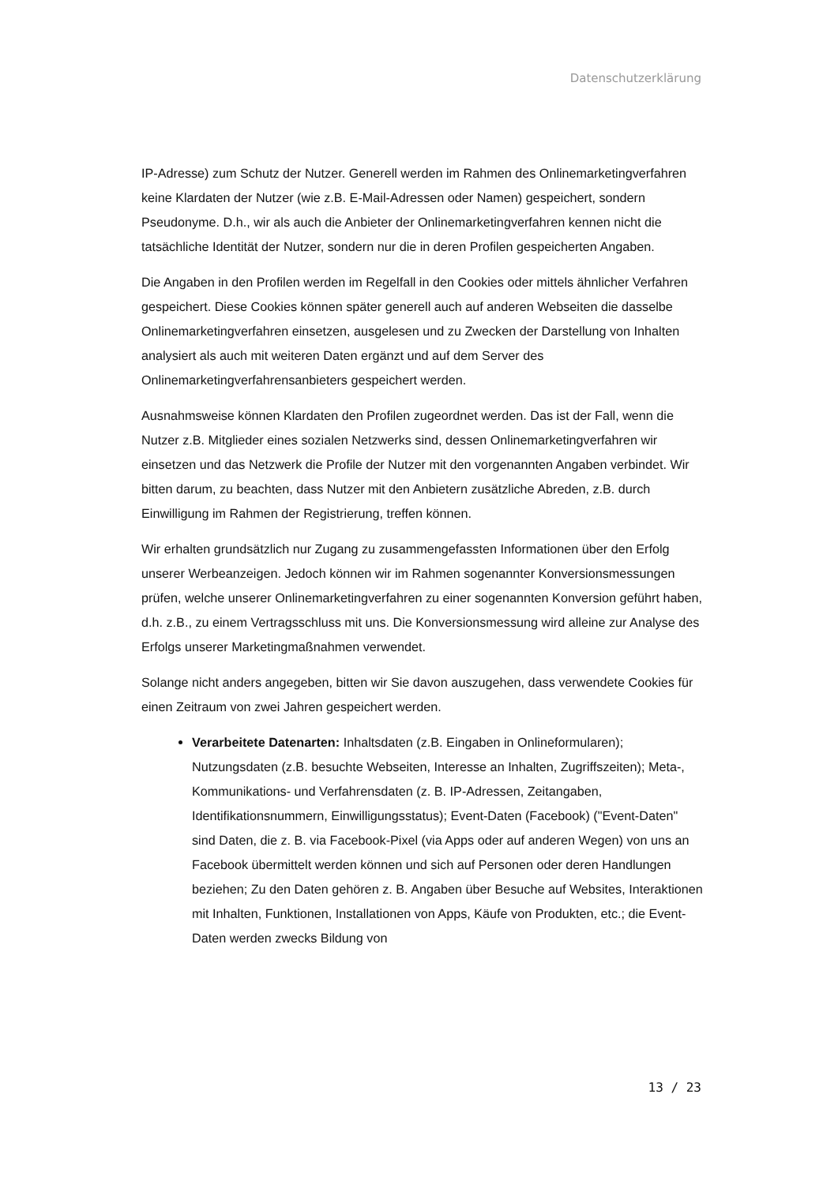Datenschutzerklärung
IP-Adresse) zum Schutz der Nutzer. Generell werden im Rahmen des Onlinemarketingverfahren keine Klardaten der Nutzer (wie z.B. E-Mail-Adressen oder Namen) gespeichert, sondern Pseudonyme. D.h., wir als auch die Anbieter der Onlinemarketingverfahren kennen nicht die tatsächliche Identität der Nutzer, sondern nur die in deren Profilen gespeicherten Angaben.
Die Angaben in den Profilen werden im Regelfall in den Cookies oder mittels ähnlicher Verfahren gespeichert. Diese Cookies können später generell auch auf anderen Webseiten die dasselbe Onlinemarketingverfahren einsetzen, ausgelesen und zu Zwecken der Darstellung von Inhalten analysiert als auch mit weiteren Daten ergänzt und auf dem Server des Onlinemarketingverfahrensanbieters gespeichert werden.
Ausnahmsweise können Klardaten den Profilen zugeordnet werden. Das ist der Fall, wenn die Nutzer z.B. Mitglieder eines sozialen Netzwerks sind, dessen Onlinemarketingverfahren wir einsetzen und das Netzwerk die Profile der Nutzer mit den vorgenannten Angaben verbindet. Wir bitten darum, zu beachten, dass Nutzer mit den Anbietern zusätzliche Abreden, z.B. durch Einwilligung im Rahmen der Registrierung, treffen können.
Wir erhalten grundsätzlich nur Zugang zu zusammengefassten Informationen über den Erfolg unserer Werbeanzeigen. Jedoch können wir im Rahmen sogenannter Konversionsmessungen prüfen, welche unserer Onlinemarketingverfahren zu einer sogenannten Konversion geführt haben, d.h. z.B., zu einem Vertragsschluss mit uns. Die Konversionsmessung wird alleine zur Analyse des Erfolgs unserer Marketingmaßnahmen verwendet.
Solange nicht anders angegeben, bitten wir Sie davon auszugehen, dass verwendete Cookies für einen Zeitraum von zwei Jahren gespeichert werden.
Verarbeitete Datenarten: Inhaltsdaten (z.B. Eingaben in Onlineformularen); Nutzungsdaten (z.B. besuchte Webseiten, Interesse an Inhalten, Zugriffszeiten); Meta-, Kommunikations- und Verfahrensdaten (z. B. IP-Adressen, Zeitangaben, Identifikationsnummern, Einwilligungsstatus); Event-Daten (Facebook) ("Event-Daten" sind Daten, die z. B. via Facebook-Pixel (via Apps oder auf anderen Wegen) von uns an Facebook übermittelt werden können und sich auf Personen oder deren Handlungen beziehen; Zu den Daten gehören z. B. Angaben über Besuche auf Websites, Interaktionen mit Inhalten, Funktionen, Installationen von Apps, Käufe von Produkten, etc.; die Event-Daten werden zwecks Bildung von
13 / 23